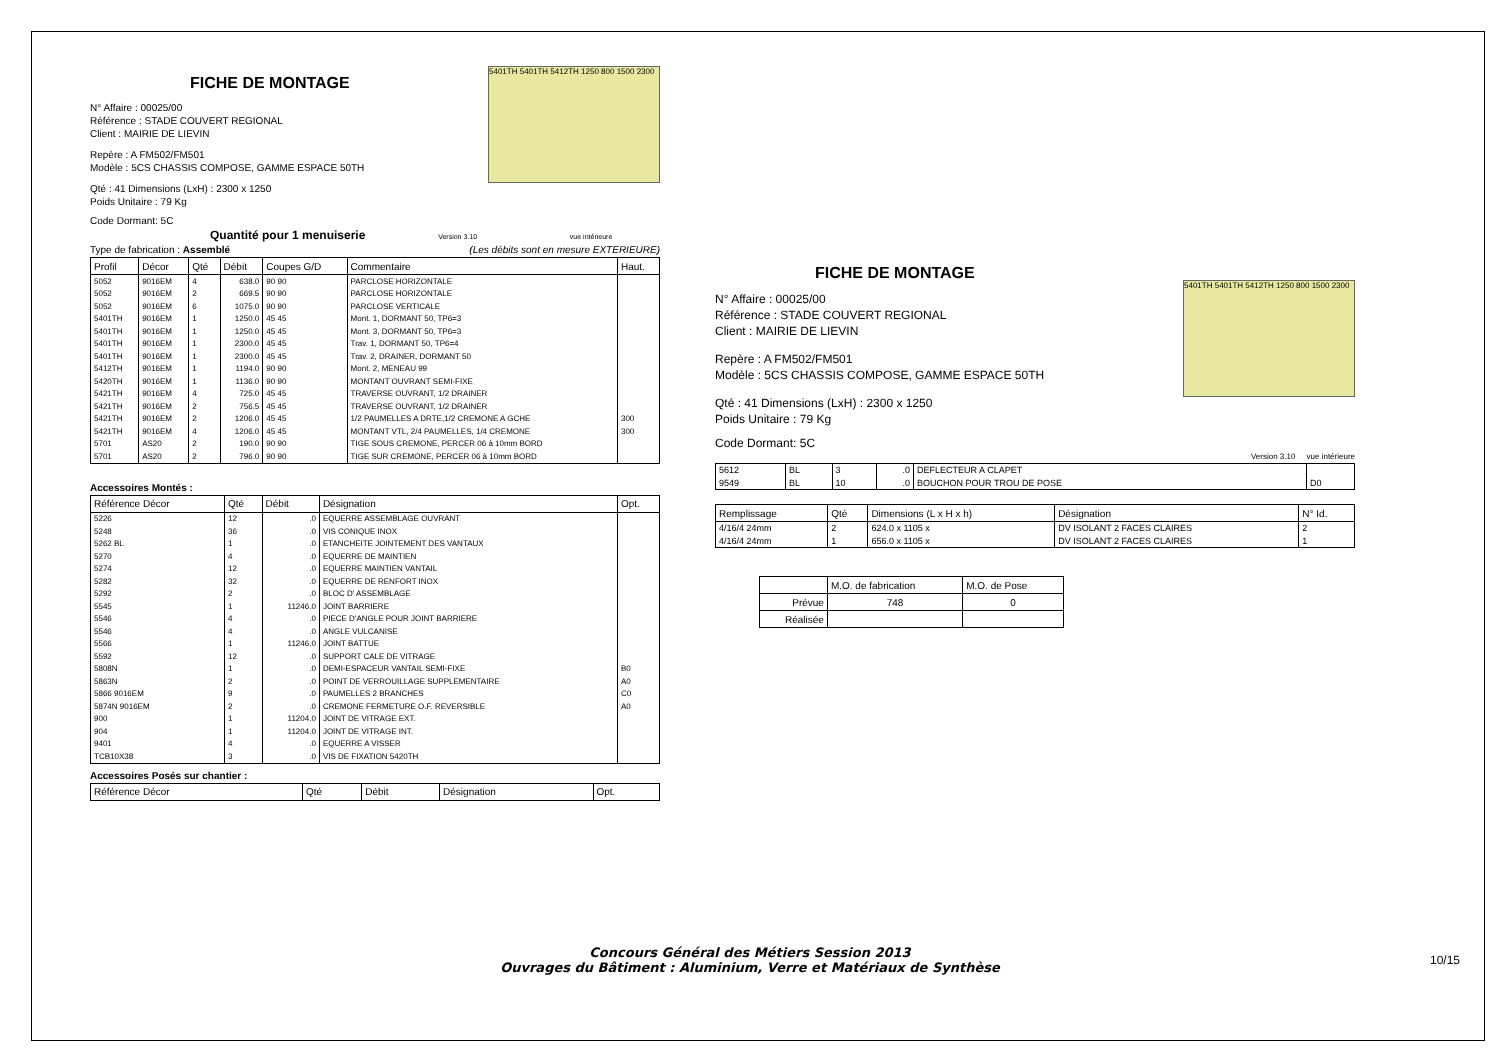FICHE DE MONTAGE
N° Affaire : 00025/00
Référence : STADE COUVERT REGIONAL
Client : MAIRIE DE LIEVIN
5401TH 5401TH 5412TH 1250 800 1500 2300
Repère : A FM502/FM501
Modèle : 5CS CHASSIS COMPOSE, GAMME ESPACE 50TH
Qté : 41 Dimensions (LxH) : 2300 x 1250
Poids Unitaire : 79 Kg
Code Dormant: 5C
Quantité pour 1 menuiserie Version 3.10 vue intérieure
Type de fabrication : Assemblé (Les débits sont en mesure EXTERIEURE)
| Profil | Décor | Qté | Débit | Coupes G/D | Commentaire | Haut. |
| --- | --- | --- | --- | --- | --- | --- |
| 5052 | 9016EM | 4 | 638.0 | 90 90 | PARCLOSE HORIZONTALE | |
| 5052 | 9016EM | 2 | 669.5 | 90 90 | PARCLOSE HORIZONTALE | |
| 5052 | 9016EM | 6 | 1075.0 | 90 90 | PARCLOSE VERTICALE | |
| 5401TH | 9016EM | 1 | 1250.0 | 45 45 | Mont. 1, DORMANT 50, TP6=3 | |
| 5401TH | 9016EM | 1 | 1250.0 | 45 45 | Mont. 3, DORMANT 50, TP6=3 | |
| 5401TH | 9016EM | 1 | 2300.0 | 45 45 | Trav. 1, DORMANT 50, TP6=4 | |
| 5401TH | 9016EM | 1 | 2300.0 | 45 45 | Trav. 2, DRAINER, DORMANT 50 | |
| 5412TH | 9016EM | 1 | 1194.0 | 90 90 | Mont. 2, MENEAU 99 | |
| 5420TH | 9016EM | 1 | 1136.0 | 90 90 | MONTANT OUVRANT SEMI-FIXE | |
| 5421TH | 9016EM | 4 | 725.0 | 45 45 | TRAVERSE OUVRANT, 1/2 DRAINER | |
| 5421TH | 9016EM | 2 | 756.5 | 45 45 | TRAVERSE OUVRANT, 1/2 DRAINER | |
| 5421TH | 9016EM | 2 | 1206.0 | 45 45 | 1/2 PAUMELLES A DRTE,1/2 CREMONE A GCHE | 300 |
| 5421TH | 9016EM | 4 | 1206.0 | 45 45 | MONTANT VTL, 2/4 PAUMELLES, 1/4 CREMONE | 300 |
| 5701 | AS20 | 2 | 190.0 | 90 90 | TIGE SOUS CREMONE, PERCER 06 à 10mm BORD | |
| 5701 | AS20 | 2 | 796.0 | 90 90 | TIGE SUR CREMONE, PERCER 06 à 10mm BORD | |
Accessoires Montés :
| Référence Décor | Qté | Débit | Désignation | Opt. |
| --- | --- | --- | --- | --- |
| 5226 | 12 | .0 | EQUERRE ASSEMBLAGE OUVRANT | |
| 5248 | 36 | .0 | VIS CONIQUE INOX | |
| 5262 BL | 1 | .0 | ETANCHEITE JOINTEMENT DES VANTAUX | |
| 5270 | 4 | .0 | EQUERRE DE MAINTIEN | |
| 5274 | 12 | .0 | EQUERRE MAINTIEN VANTAIL | |
| 5282 | 32 | .0 | EQUERRE DE RENFORT INOX | |
| 5292 | 2 | .0 | BLOC D' ASSEMBLAGE | |
| 5545 | 1 | 11246.0 | JOINT BARRIERE | |
| 5546 | 4 | .0 | PIECE D'ANGLE POUR JOINT BARRIERE | |
| 5546 | 4 | .0 | ANGLE VULCANISE | |
| 5566 | 1 | 11246.0 | JOINT BATTUE | |
| 5592 | 12 | .0 | SUPPORT CALE DE VITRAGE | |
| 5808N | 1 | .0 | DEMI-ESPACEUR VANTAIL SEMI-FIXE | B0 |
| 5863N | 2 | .0 | POINT DE VERROUILLAGE SUPPLEMENTAIRE | A0 |
| 5866 9016EM | 9 | .0 | PAUMELLES 2 BRANCHES | C0 |
| 5874N 9016EM | 2 | .0 | CREMONE FERMETURE O.F. REVERSIBLE | A0 |
| 900 | 1 | 11204.0 | JOINT DE VITRAGE EXT. | |
| 904 | 1 | 11204.0 | JOINT DE VITRAGE INT. | |
| 9401 | 4 | .0 | EQUERRE A VISSER | |
| TCB10X38 | 3 | .0 | VIS DE FIXATION 5420TH | |
Accessoires Posés sur chantier :
| Référence Décor | Qté | Débit | Désignation | Opt. |
| --- | --- | --- | --- | --- |
FICHE DE MONTAGE
N° Affaire : 00025/00
Référence : STADE COUVERT REGIONAL
Client : MAIRIE DE LIEVIN
5401TH 5401TH 5412TH 1250 800 1500 2300
Repère : A FM502/FM501
Modèle : 5CS CHASSIS COMPOSE, GAMME ESPACE 50TH
Qté : 41 Dimensions (LxH) : 2300 x 1250
Poids Unitaire : 79 Kg
Code Dormant: 5C
Version 3.10 vue intérieure
| 5612 | BL | 3 | .0 | DEFLECTEUR A CLAPET | |
| 9549 | BL | 10 | .0 | BOUCHON POUR TROU DE POSE | D0 |
| Remplissage | Qté | Dimensions (L x H x h) | Désignation | N° Id. |
| --- | --- | --- | --- | --- |
| 4/16/4 24mm | 2 | 624.0 x 1105 x | DV ISOLANT 2 FACES CLAIRES | 2 |
| 4/16/4 24mm | 1 | 656.0 x 1105 x | DV ISOLANT 2 FACES CLAIRES | 1 |
| | M.O. de fabrication | M.O. de Pose |
| --- | --- | --- |
| Prévue | 748 | 0 |
| Réalisée | | |
Concours Général des Métiers Session 2013
Ouvrages du Bâtiment : Aluminium, Verre et Matériaux de Synthèse
10/15